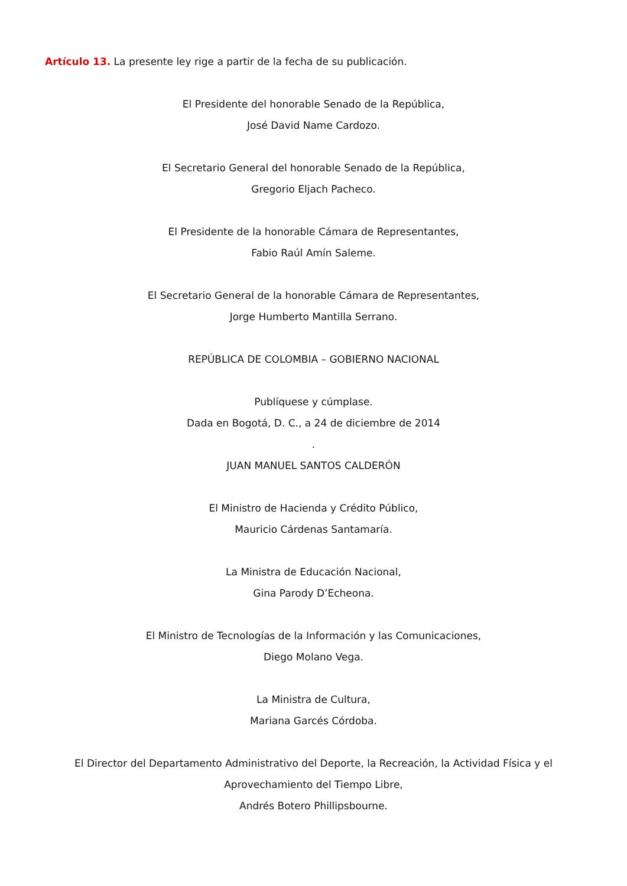Artículo 13. La presente ley rige a partir de la fecha de su publicación.
El Presidente del honorable Senado de la República,
José David Name Cardozo.
El Secretario General del honorable Senado de la República,
Gregorio Eljach Pacheco.
El Presidente de la honorable Cámara de Representantes,
Fabio Raúl Amín Saleme.
El Secretario General de la honorable Cámara de Representantes,
Jorge Humberto Mantilla Serrano.
REPÚBLICA DE COLOMBIA – GOBIERNO NACIONAL
Publíquese y cúmplase.
Dada en Bogotá, D. C., a 24 de diciembre de 2014
.
JUAN MANUEL SANTOS CALDERÓN
El Ministro de Hacienda y Crédito Público,
Mauricio Cárdenas Santamaría.
La Ministra de Educación Nacional,
Gina Parody D’Echeona.
El Ministro de Tecnologías de la Información y las Comunicaciones,
Diego Molano Vega.
La Ministra de Cultura,
Mariana Garcés Córdoba.
El Director del Departamento Administrativo del Deporte, la Recreación, la Actividad Física y el Aprovechamiento del Tiempo Libre,
Andrés Botero Phillipsbourne.